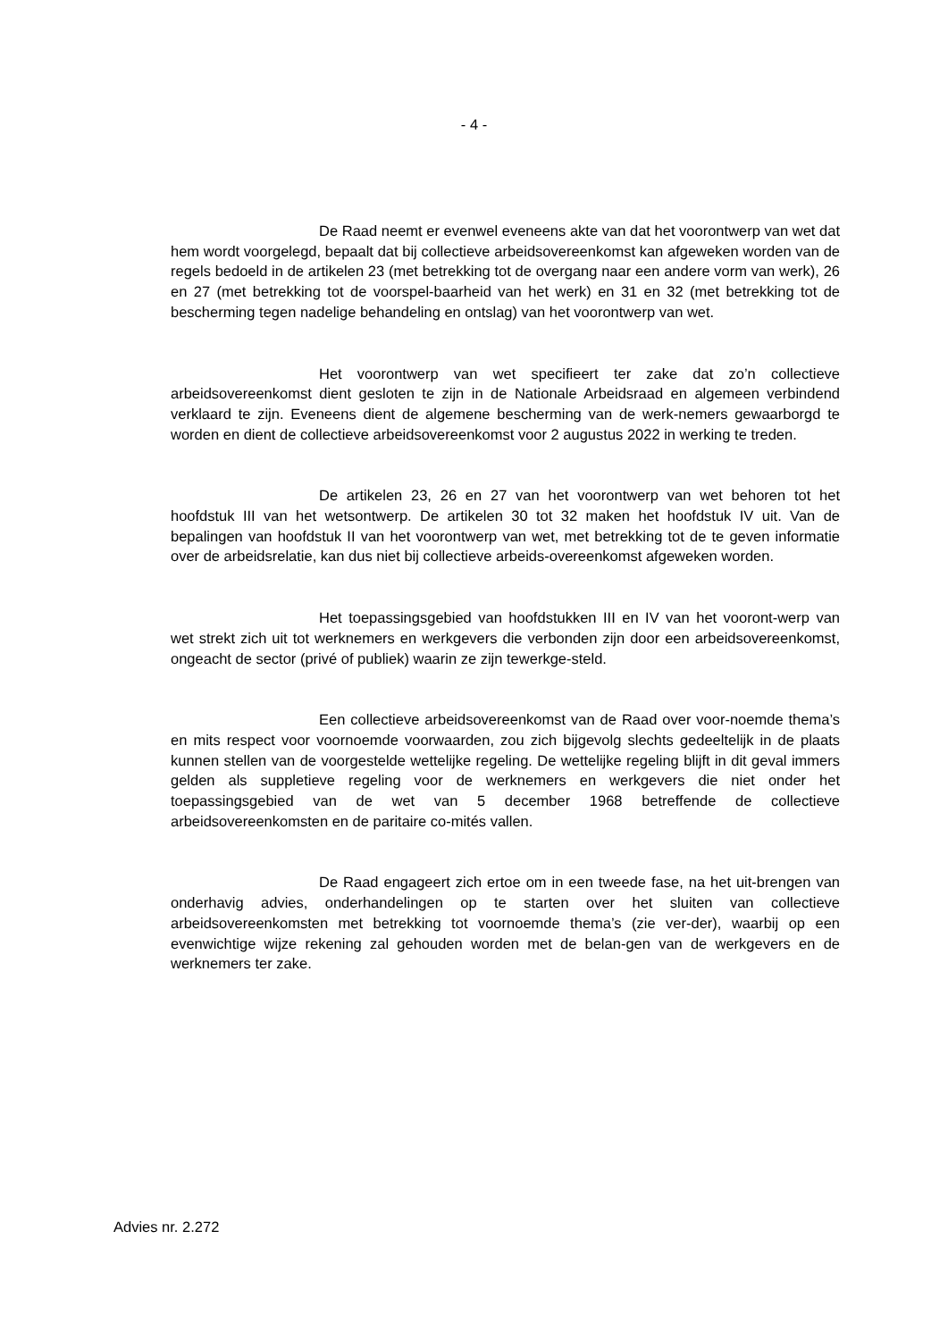- 4 -
De Raad neemt er evenwel eveneens akte van dat het voorontwerp van wet dat hem wordt voorgelegd, bepaalt dat bij collectieve arbeidsovereenkomst kan afgeweken worden van de regels bedoeld in de artikelen 23 (met betrekking tot de overgang naar een andere vorm van werk), 26 en 27 (met betrekking tot de voorspel-baarheid van het werk) en 31 en 32 (met betrekking tot de bescherming tegen nadelige behandeling en ontslag) van het voorontwerp van wet.
Het voorontwerp van wet specifieert ter zake dat zo’n collectieve arbeidsovereenkomst dient gesloten te zijn in de Nationale Arbeidsraad en algemeen verbindend verklaard te zijn. Eveneens dient de algemene bescherming van de werk-nemers gewaarborgd te worden en dient de collectieve arbeidsovereenkomst voor 2 augustus 2022 in werking te treden.
De artikelen 23, 26 en 27 van het voorontwerp van wet behoren tot het hoofdstuk III van het wetsontwerp. De artikelen 30 tot 32 maken het hoofdstuk IV uit. Van de bepalingen van hoofdstuk II van het voorontwerp van wet, met betrekking tot de te geven informatie over de arbeidsrelatie, kan dus niet bij collectieve arbeids-overeenkomst afgeweken worden.
Het toepassingsgebied van hoofdstukken III en IV van het vooront-werp van wet strekt zich uit tot werknemers en werkgevers die verbonden zijn door een arbeidsovereenkomst, ongeacht de sector (privé of publiek) waarin ze zijn tewerkge-steld.
Een collectieve arbeidsovereenkomst van de Raad over voor-noemde thema’s en mits respect voor voornoemde voorwaarden, zou zich bijgevolg slechts gedeeltelijk in de plaats kunnen stellen van de voorgestelde wettelijke regeling. De wettelijke regeling blijft in dit geval immers gelden als suppletieve regeling voor de werknemers en werkgevers die niet onder het toepassingsgebied van de wet van 5 december 1968 betreffende de collectieve arbeidsovereenkomsten en de paritaire co-mités vallen.
De Raad engageert zich ertoe om in een tweede fase, na het uit-brengen van onderhavig advies, onderhandelingen op te starten over het sluiten van collectieve arbeidsovereenkomsten met betrekking tot voornoemde thema’s (zie ver-der), waarbij op een evenwichtige wijze rekening zal gehouden worden met de belan-gen van de werkgevers en de werknemers ter zake.
Advies nr. 2.272